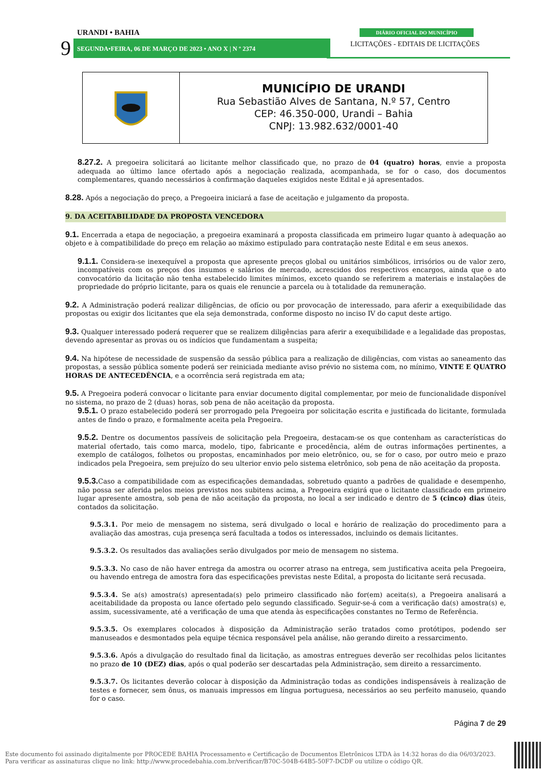URANDI • BAHIA
9
SEGUNDA•FEIRA, 06 DE MARÇO DE 2023 • ANO X | N º 2374
DIÁRIO OFICIAL DO MUNICÍPIO
LICITAÇÕES - EDITAIS DE LICITAÇÕES
MUNICÍPIO DE URANDI
Rua Sebastião Alves de Santana, N.º 57, Centro
CEP: 46.350-000, Urandi – Bahia
CNPJ: 13.982.632/0001-40
8.27.2. A pregoeira solicitará ao licitante melhor classificado que, no prazo de 04 (quatro) horas, envie a proposta adequada ao último lance ofertado após a negociação realizada, acompanhada, se for o caso, dos documentos complementares, quando necessários à confirmação daqueles exigidos neste Edital e já apresentados.
8.28. Após a negociação do preço, a Pregoeira iniciará a fase de aceitação e julgamento da proposta.
9. DA ACEITABILIDADE DA PROPOSTA VENCEDORA
9.1. Encerrada a etapa de negociação, a pregoeira examinará a proposta classificada em primeiro lugar quanto à adequação ao objeto e à compatibilidade do preço em relação ao máximo estipulado para contratação neste Edital e em seus anexos.
9.1.1. Considera-se inexequível a proposta que apresente preços global ou unitários simbólicos, irrisórios ou de valor zero, incompatíveis com os preços dos insumos e salários de mercado, acrescidos dos respectivos encargos, ainda que o ato convocatório da licitação não tenha estabelecido limites mínimos, exceto quando se referirem a materiais e instalações de propriedade do próprio licitante, para os quais ele renuncie a parcela ou à totalidade da remuneração.
9.2. A Administração poderá realizar diligências, de ofício ou por provocação de interessado, para aferir a exequibilidade das propostas ou exigir dos licitantes que ela seja demonstrada, conforme disposto no inciso IV do caput deste artigo.
9.3. Qualquer interessado poderá requerer que se realizem diligências para aferir a exequibilidade e a legalidade das propostas, devendo apresentar as provas ou os indícios que fundamentam a suspeita;
9.4. Na hipótese de necessidade de suspensão da sessão pública para a realização de diligências, com vistas ao saneamento das propostas, a sessão pública somente poderá ser reiniciada mediante aviso prévio no sistema com, no mínimo, VINTE E QUATRO HORAS DE ANTECEDÊNCIA, e a ocorrência será registrada em ata;
9.5. A Pregoeira poderá convocar o licitante para enviar documento digital complementar, por meio de funcionalidade disponível no sistema, no prazo de 2 (duas) horas, sob pena de não aceitação da proposta.
9.5.1. O prazo estabelecido poderá ser prorrogado pela Pregoeira por solicitação escrita e justificada do licitante, formulada antes de findo o prazo, e formalmente aceita pela Pregoeira.
9.5.2. Dentre os documentos passíveis de solicitação pela Pregoeira, destacam-se os que contenham as características do material ofertado, tais como marca, modelo, tipo, fabricante e procedência, além de outras informações pertinentes, a exemplo de catálogos, folhetos ou propostas, encaminhados por meio eletrônico, ou, se for o caso, por outro meio e prazo indicados pela Pregoeira, sem prejuízo do seu ulterior envio pelo sistema eletrônico, sob pena de não aceitação da proposta.
9.5.3. Caso a compatibilidade com as especificações demandadas, sobretudo quanto a padrões de qualidade e desempenho, não possa ser aferida pelos meios previstos nos subitens acima, a Pregoeira exigirá que o licitante classificado em primeiro lugar apresente amostra, sob pena de não aceitação da proposta, no local a ser indicado e dentro de 5 (cinco) dias úteis, contados da solicitação.
9.5.3.1. Por meio de mensagem no sistema, será divulgado o local e horário de realização do procedimento para a avaliação das amostras, cuja presença será facultada a todos os interessados, incluindo os demais licitantes.
9.5.3.2. Os resultados das avaliações serão divulgados por meio de mensagem no sistema.
9.5.3.3. No caso de não haver entrega da amostra ou ocorrer atraso na entrega, sem justificativa aceita pela Pregoeira, ou havendo entrega de amostra fora das especificações previstas neste Edital, a proposta do licitante será recusada.
9.5.3.4. Se a(s) amostra(s) apresentada(s) pelo primeiro classificado não for(em) aceita(s), a Pregoeira analisará a aceitabilidade da proposta ou lance ofertado pelo segundo classificado. Seguir-se-á com a verificação da(s) amostra(s) e, assim, sucessivamente, até a verificação de uma que atenda às especificações constantes no Termo de Referência.
9.5.3.5. Os exemplares colocados à disposição da Administração serão tratados como protótipos, podendo ser manuseados e desmontados pela equipe técnica responsável pela análise, não gerando direito a ressarcimento.
9.5.3.6. Após a divulgação do resultado final da licitação, as amostras entregues deverão ser recolhidas pelos licitantes no prazo de 10 (DEZ) dias, após o qual poderão ser descartadas pela Administração, sem direito a ressarcimento.
9.5.3.7. Os licitantes deverão colocar à disposição da Administração todas as condições indispensáveis à realização de testes e fornecer, sem ônus, os manuais impressos em língua portuguesa, necessários ao seu perfeito manuseio, quando for o caso.
Página 7 de 29
Este documento foi assinado digitalmente por PROCEDE BAHIA Processamento e Certificação de Documentos Eletrônicos LTDA às 14:32 horas do dia 06/03/2023.
Para verificar as assinaturas clique no link: http://www.procedebahia.com.br/verificar/B70C-504B-64B5-50F7-DCDF ou utilize o código QR.